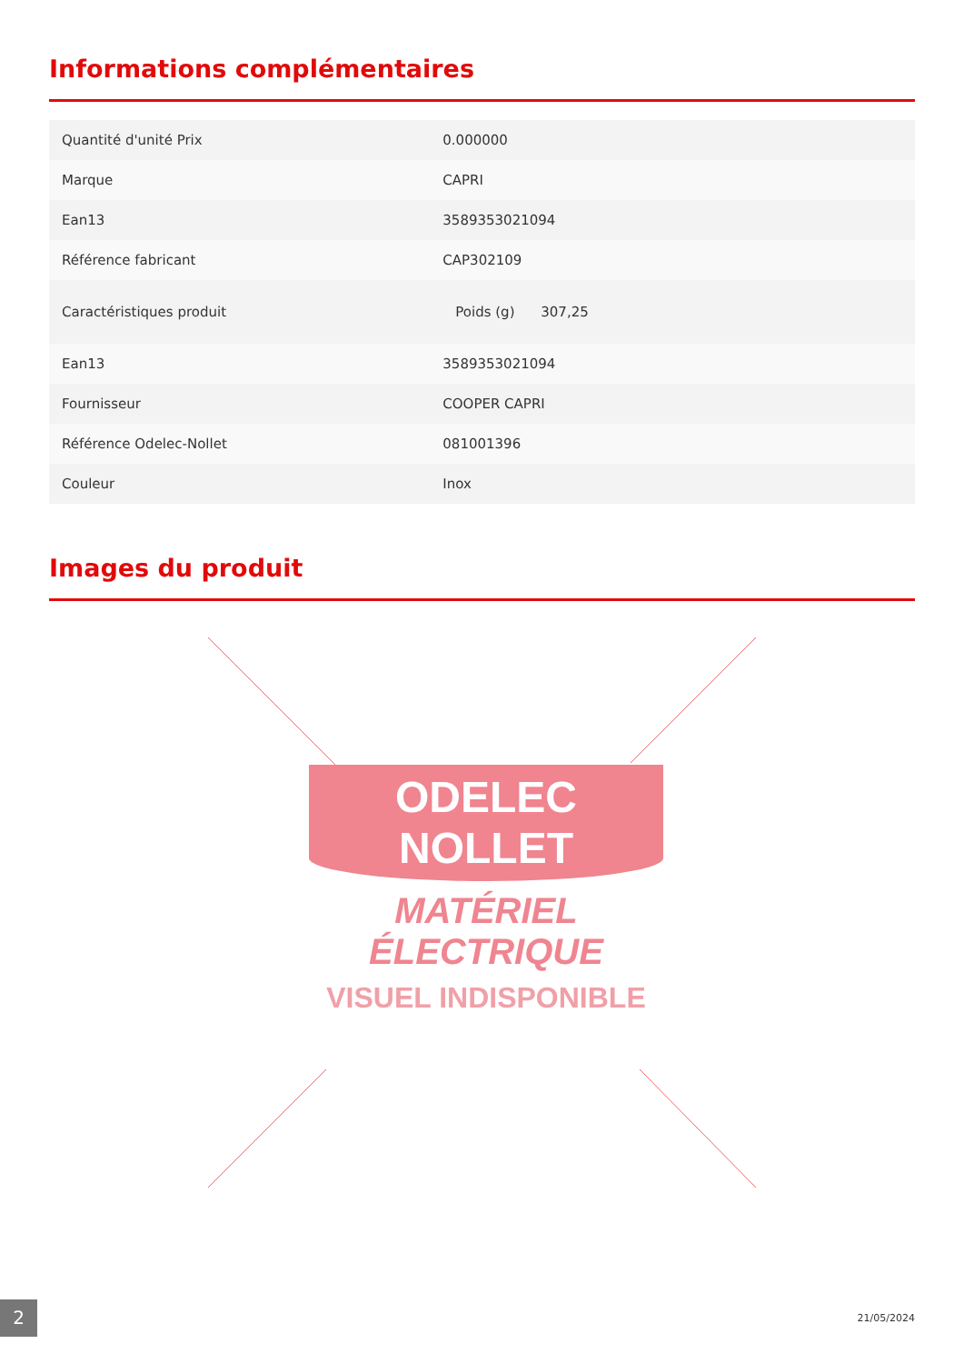Informations complémentaires
| Quantité d'unité Prix | 0.000000 |
| Marque | CAPRI |
| Ean13 | 3589353021094 |
| Référence fabricant | CAP302109 |
| Caractéristiques produit | Poids (g) 307,25 |
| Ean13 | 3589353021094 |
| Fournisseur | COOPER CAPRI |
| Référence Odelec-Nollet | 081001396 |
| Couleur | Inox |
Images du produit
ODELEC
NOLLET
MATÉRIEL
ÉLECTRIQUE
VISUEL INDISPONIBLE
2
21/05/2024